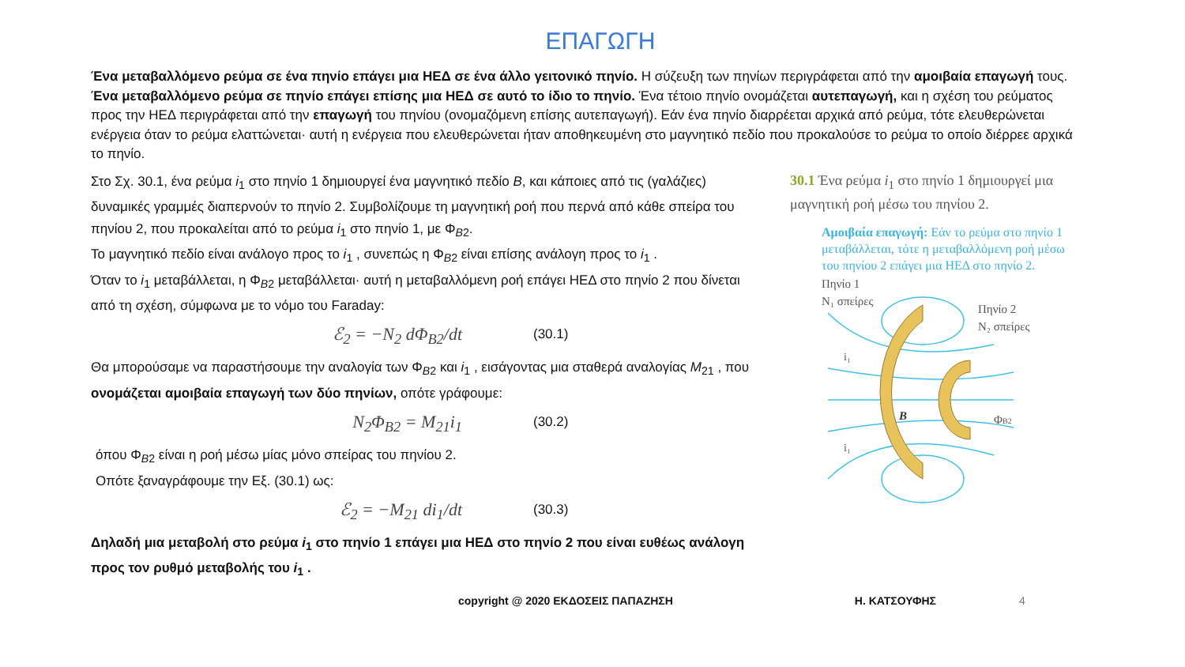ΕΠΑΓΩΓΗ
Ένα μεταβαλλόμενο ρεύμα σε ένα πηνίο επάγει μια ΗΕΔ σε ένα άλλο γειτονικό πηνίο. Η σύζευξη των πηνίων περιγράφεται από την αμοιβαία επαγωγή τους. Ένα μεταβαλλόμενο ρεύμα σε πηνίο επάγει επίσης μια ΗΕΔ σε αυτό το ίδιο το πηνίο. Ένα τέτοιο πηνίο ονομάζεται αυτεπαγωγή, και η σχέση του ρεύματος προς την ΗΕΔ περιγράφεται από την επαγωγή του πηνίου (ονομαζόμενη επίσης αυτεπαγωγή). Εάν ένα πηνίο διαρρέεται αρχικά από ρεύμα, τότε ελευθερώνεται ενέργεια όταν το ρεύμα ελαττώνεται· αυτή η ενέργεια που ελευθερώνεται ήταν αποθηκευμένη στο μαγνητικό πεδίο που προκαλούσε το ρεύμα το οποίο διέρρεε αρχικά το πηνίο.
Στο Σχ. 30.1, ένα ρεύμα i<sub>1</sub> στο πηνίο 1 δημιουργεί ένα μαγνητικό πεδίο B, και κάποιες από τις (γαλάζιες) δυναμικές γραμμές διαπερνούν το πηνίο 2. Συμβολίζουμε τη μαγνητική ροή που περνά από κάθε σπείρα του πηνίου 2, που προκαλείται από το ρεύμα i<sub>1</sub> στο πηνίο 1, με Φ<sub>B2</sub>.
Το μαγνητικό πεδίο είναι ανάλογο προς το i<sub>1</sub> , συνεπώς η Φ<sub>B2</sub> είναι επίσης ανάλογη προς το i<sub>1</sub> .
Όταν το i<sub>1</sub> μεταβάλλεται, η Φ<sub>B2</sub> μεταβάλλεται· αυτή η μεταβαλλόμενη ροή επάγει ΗΕΔ στο πηνίο 2 που δίνεται από τη σχέση, σύμφωνα με το νόμο του Faraday:
ℰ<sub>2</sub> = −N<sub>2</sub> dΦ<sub>B2</sub>/dt (30.1)
Θα μπορούσαμε να παραστήσουμε την αναλογία των Φ<sub>B2</sub> και i<sub>1</sub> , εισάγοντας μια σταθερά αναλογίας M<sub>21</sub> , που ονομάζεται αμοιβαία επαγωγή των δύο πηνίων, οπότε γράφουμε:
N<sub>2</sub>Φ<sub>B2</sub> = M<sub>21</sub>i<sub>1</sub> (30.2)
όπου Φ<sub>B2</sub> είναι η ροή μέσω μίας μόνο σπείρας του πηνίου 2.
Οπότε ξαναγράφουμε την Εξ. (30.1) ως:
ℰ<sub>2</sub> = −M<sub>21</sub> di<sub>1</sub>/dt (30.3)
Δηλαδή μια μεταβολή στο ρεύμα i<sub>1</sub> στο πηνίο 1 επάγει μια ΗΕΔ στο πηνίο 2 που είναι ευθέως ανάλογη προς τον ρυθμό μεταβολής του i<sub>1</sub> .
30.1 Ένα ρεύμα i<sub>1</sub> στο πηνίο 1 δημιουργεί μια μαγνητική ροή μέσω του πηνίου 2.
Αμοιβαία επαγωγή: Εάν το ρεύμα στο πηνίο 1 μεταβάλλεται, τότε η μεταβαλλόμενη ροή μέσω του πηνίου 2 επάγει μια ΗΕΔ στο πηνίο 2.
Πηνίο 1
N₁ σπείρες
Πηνίο 2
N₂ σπείρες
B
ΦB2
i₁
i₁
copyright @ 2020 ΕΚΔΟΣΕΙΣ ΠΑΠΑΖΗΣΗ Η. ΚΑΤΣΟΥΦΗΣ 4